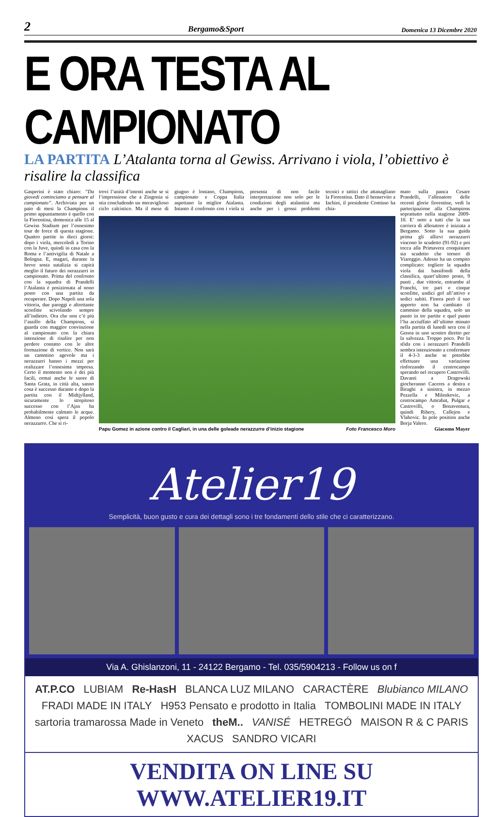2 Bergamo&Sport Domenica 13 Dicembre 2020
E ORA TESTA AL CAMPIONATO
LA PARTITA L’Atalanta torna al Gewiss. Arrivano i viola, l’obiettivo è risalire la classifica
Gasperini è stato chiaro: ”Da giovedi cominciamo a pensare al campionato”. Archiviata per un paio di mesi la Champions il primo appuntamento è quello con la Fiorentina, domenica alle 15 al Gewiss Stadium per l’ennesimo tour de force di questa stagione. Quattro partite in dieci giorni: dopo i viola, mercoledì a Torino con la Juve, quindi in casa con la Roma e l’antivigilia di Natale a Bologna. E, magari, durante la breve sosta natalizia si capirà meglio il futuro dei nerazzurri in campionato. Prima del confronto con la squadra di Prandelli l’Atalanta è posizionata al nono posto con una partita da recuperare. Dopo Napoli una sola vittoria, due pareggi e altrettante sconfitte scivolando sempre all’indietro. Ora che non c’è più l’assillo della Champions, si guarda con maggior convinzione al campionato con la chiara intenzione di risalire per non perdere contatto con le altre formazione di vertice. Non sarà un cammino agevole ma i nerazzurri hanno i mezzi per realizzare l’ennesima impresa. Certo il momento non è dei più facili, ormai anche le suore di Santa Grata, in città alta, sanno cosa è successo durante e dopo la partita con il Midtjylland, sicuramente lo strepitoso successo con l’Ajax ha probabilmente calmato le acque. Almeno così spera il popolo nerazzurro. Che si ri-
trovi l’unità d’intenti anche se si l’impressione che a Zingonia si stia concludendo un meraviglioso ciclo calcistico. Ma il mese di giugno è lontano, Champions, campionato e Coppa Italia aspettano la miglior Atalanta. Intanto il confronto con i viola si presenta di non facile interpretazione non solo per le condizioni degli atalantini ma anche per i grossi problemi tecnici e tattici che attanagliano la Fiorentina. Dato il benservito a Iachini, il presidente Comisso ha chia-
Papu Gomez in azione contro il Cagliari, in una delle goleade nerazzurre d’inizio stagione Foto Francesco Moro
mato sulla panca Cesare Prandelli, l’allenatore delle recenti glorie fiorentine, vedi la partecipazione alla Champions soprattutto nella stagione 2009-10. E’ noto a tutti che la sua carriera di allenatore è iniziata a Bergamo. Sotto la sua guida prima gli allievi nerazzurri vincono lo scudetto (91-92) e poi tocca alla Primavera conquistare sia scudetto che torneo di Viareggio. Adesso ha un compito complicato: togliere la squadra viola dai bassifondi della classifica, quart’ultimo posto, 9 punti , due vittorie, entrambe al Franchi, tre pari e cinque sconfitte, undici gol all’attivo e sedici subiti. Finora però il suo apporto non ha cambiato il cammino della squadra, solo un punto in tre partite e quel punto l’ha acciuffato all’ultimo minuto nella partita di lunedì sera con il Genoa in uno scontro diretto per la salvezza. Troppo poco. Per la sfida con i nerazzurri Prandelli sembra intenzionato a confermare il 4-3-3 anche se potrebbe effettuare una variazione rinforzando il centrocampo sperando nel recupero Castrovilli. Davanti a Dragowski giocheranno Caceres a destra e Biraghi a sinistra, in mezzo Pezzella e Milenkovic, a centrocampo Amrabat, Pulgar e Castrovilli, o Bonaventura, quindi Ribery, Callejon e Vlahovic. In pole position anche Borja Valero.
Giacomo Mayer
Atelier19
Semplicità, buon gusto e cura dei dettagli sono i tre fondamenti dello stile che ci caratterizzano.
Via A. Ghislanzoni, 11 - 24122 Bergamo - Tel. 035/5904213 - Follow us on f
AT.P.CO LUBIAM Re-HasH BLANCA LUZ MILANO CARACTÈRE Blubianco MILANO FRADI MADE IN ITALY H953 Pensato e prodotto in Italia TOMBOLINI MADE IN ITALY sartoria tramarossa Made in Veneto theM.. VANISÉ HETREGÓ MAISON R & C PARIS XACUS SANDRO VICARI
VENDITA ON LINE SU WWW.ATELIER19.IT